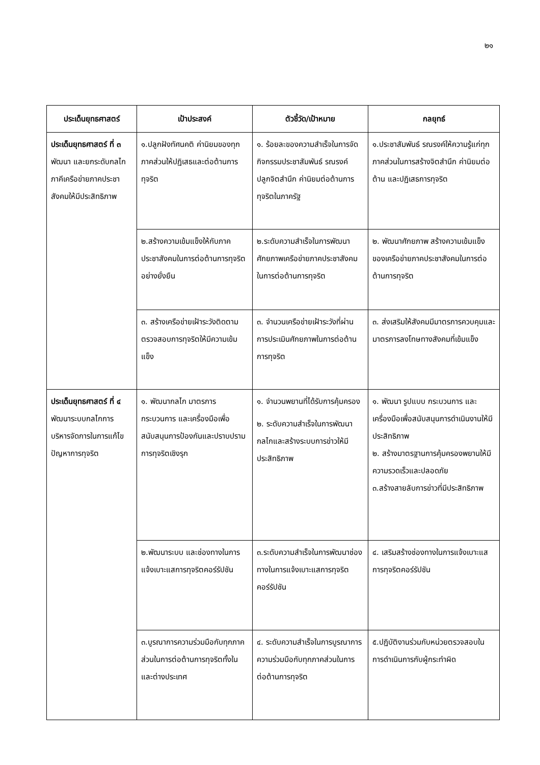๒๑
| ประเด็นยุทธศาสตร์ | เป้าประสงค์ | ตัวชี้วัด/เป้าหมาย | กลยุทธ์ |
| --- | --- | --- | --- |
| ประเด็นยุทธศาสตร์ ที่ ๓ พัฒนา และยกระดับกลไกภาคีเครือข่ายภาคประชาสังคมให้มีประสิทธิภาพ | ๑.ปลูกฝังทัศนคติ ค่านิยมของทุกภาคส่วนให้ปฏิเสธและต่อต้านการทุจริต | ๑. ร้อยละของความสำเร็จในการจัดกิจกรรมประชาสัมพันธ์ รณรงค์ ปลูกจิตสำนึก ค่านิยมต่อต้านการทุจริตในภาครัฐ | ๑.ประชาสัมพันธ์ รณรงค์ให้ความรู้แก่ทุกภาคส่วนในการสร้างจิตสำนึก ค่านิยมต่อต้าน และปฏิเสธการทุจริต |
| | ๒.สร้างความเข้มแข็งให้กับภาคประชาสังคมในการต่อต้านการทุจริตอย่างยั่งยืน | ๒.ระดับความสำเร็จในการพัฒนาศักยภาพเครือข่ายภาคประชาสังคมในการต่อต้านการทุจริต | ๒. พัฒนาศักยภาพ สร้างความเข้มแข็งของเครือข่ายภาคประชาสังคมในการต่อต้านการทุจริต |
| | ๓. สร้างเครือข่ายเฝ้าระวังติดตาม ตรวจสอบการทุจริตให้มีความเข้มแข็ง | ๓. จำนวนเครือข่ายเฝ้าระวังที่ผ่านการประเมินศักยภาพในการต่อต้านการทุจริต | ๓. ส่งเสริมให้สังคมมีมาตรการควบคุมและมาตรการลงโทษทางสังคมที่เข้มแข็ง |
| ประเด็นยุทธศาสตร์ ที่ ๔ พัฒนาระบบกลไกการบริหารจัดการในการแก้ไขปัญหาการทุจริต | ๑. พัฒนากลไก มาตรการ กระบวนการ และเครื่องมือเพื่อสนับสนุนการป้องกันและปราบปรามการทุจริตเชิงรุก | ๑. จำนวนพยานที่ได้รับการคุ้มครอง ๒. ระดับความสำเร็จในการพัฒนากลไกและสร้างระบบการข่าวให้มีประสิทธิภาพ | ๑. พัฒนา รูปแบบ กระบวนการ และเครื่องมือเพื่อสนับสนุนการดำเนินงานให้มีประสิทธิภาพ ๒. สร้างมาตรฐานการคุ้มครองพยานให้มีความรวดเร็วและปลอดภัย ๓.สร้างสายลับการข่าวที่มีประสิทธิภาพ |
| | ๒.พัฒนาระบบ และช่องทางในการแจ้งเบาะแสการทุจริตคอร์รัปชัน | ๓.ระดับความสำเร็จในการพัฒนาช่องทางในการแจ้งเบาะแสการทุจริตคอร์รัปชัน | ๔. เสริมสร้างช่องทางในการแจ้งเบาะแสการทุจริตคอร์รัปชัน |
| | ๓.บูรณาการความร่วมมือกับทุกภาคส่วนในการต่อต้านการทุจริตทั้งในและต่างประเทศ | ๔. ระดับความสำเร็จในการบูรณาการความร่วมมือกับทุกภาคส่วนในการต่อต้านการทุจริต | ๕.ปฏิบัติงานร่วมกับหน่วยตรวจสอบในการดำเนินการกับผู้กระทำผิด |